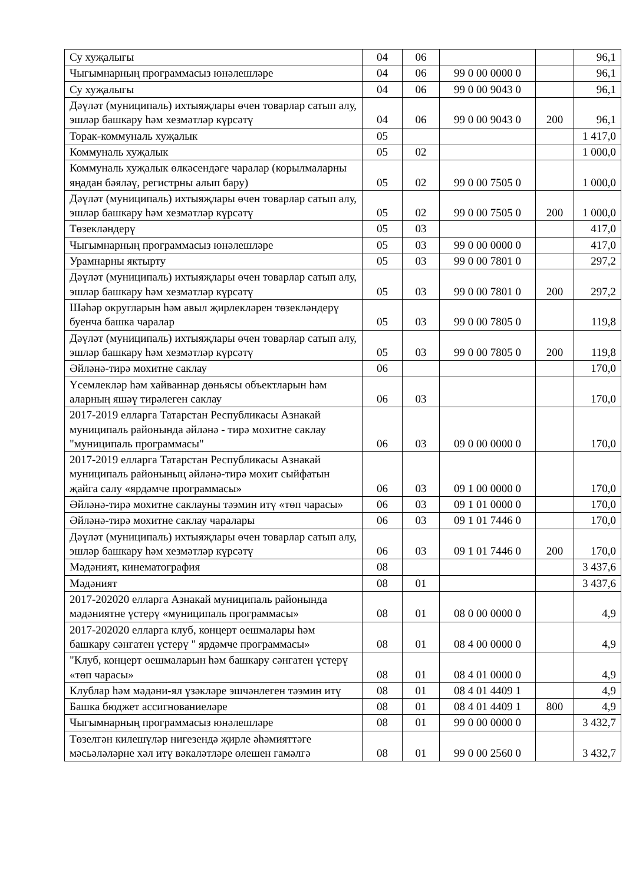| Су хуҗалыгы | 04 | 06 | | | 96,1 |
| Чыгымнарның программасыз юнәлешләре | 04 | 06 | 99 0 00 0000 0 | | 96,1 |
| Су хуҗалыгы | 04 | 06 | 99 0 00 9043 0 | | 96,1 |
| Дәүләт (муниципаль) ихтыяҗлары өчен товарлар сатып алу, эшләр башкару һәм хезмәтләр күрсәтү | 04 | 06 | 99 0 00 9043 0 | 200 | 96,1 |
| Торак-коммуналь хуҗалык | 05 | | | | 1 417,0 |
| Коммуналь хуҗалык | 05 | 02 | | | 1 000,0 |
| Коммуналь хуҗалык өлкәсендәге чаралар (корылмаларны яңадан бәяләү, регистрны алып бару) | 05 | 02 | 99 0 00 7505 0 | | 1 000,0 |
| Дәүләт (муниципаль) ихтыяҗлары өчен товарлар сатып алу, эшләр башкару һәм хезмәтләр күрсәтү | 05 | 02 | 99 0 00 7505 0 | 200 | 1 000,0 |
| Төзекләндерү | 05 | 03 | | | 417,0 |
| Чыгымнарның программасыз юнәлешләре | 05 | 03 | 99 0 00 0000 0 | | 417,0 |
| Урамнарны яктырту | 05 | 03 | 99 0 00 7801 0 | | 297,2 |
| Дәүләт (муниципаль) ихтыяҗлары өчен товарлар сатып алу, эшләр башкару һәм хезмәтләр күрсәтү | 05 | 03 | 99 0 00 7801 0 | 200 | 297,2 |
| Шәһәр округларын һәм авыл җирлекләрен төзекләндерү буенча башка чаралар | 05 | 03 | 99 0 00 7805 0 | | 119,8 |
| Дәүләт (муниципаль) ихтыяҗлары өчен товарлар сатып алу, эшләр башкару һәм хезмәтләр күрсәтү | 05 | 03 | 99 0 00 7805 0 | 200 | 119,8 |
| Әйләнә-тирә мохитне саклау | 06 | | | | 170,0 |
| Үсемлекләр һәм хайваннар дөньясы объектларын һәм аларның яшәү тирәлеген саклау | 06 | 03 | | | 170,0 |
| 2017-2019 елларга Татарстан Республикасы Азнакай муниципаль районында әйләнә - тирә мохитне саклау "муниципаль программасы" | 06 | 03 | 09 0 00 0000 0 | | 170,0 |
| 2017-2019 елларга Татарстан Республикасы Азнакай муниципаль районыныц әйләнә-тирә мохит сыйфатын җайга салу «ярдәмче программасы» | 06 | 03 | 09 1 00 0000 0 | | 170,0 |
| Әйләнә-тирә мохитне саклауны тәэмин итү «төп чарасы» | 06 | 03 | 09 1 01 0000 0 | | 170,0 |
| Әйләнә-тирә мохитне саклау чаралары | 06 | 03 | 09 1 01 7446 0 | | 170,0 |
| Дәүләт (муниципаль) ихтыяҗлары өчен товарлар сатып алу, эшләр башкару һәм хезмәтләр күрсәтү | 06 | 03 | 09 1 01 7446 0 | 200 | 170,0 |
| Мәдәният, кинематография | 08 | | | | 3 437,6 |
| Мәдәният | 08 | 01 | | | 3 437,6 |
| 2017-202020 елларга Азнакай муниципаль районында мәдәниятне үстерү «муниципаль программасы» | 08 | 01 | 08 0 00 0000 0 | | 4,9 |
| 2017-202020 елларга клуб, концерт оешмалары һәм башкару сәнгатен үстерү " ярдәмче программасы» | 08 | 01 | 08 4 00 0000 0 | | 4,9 |
| "Клуб, концерт оешмаларын һәм башкару сәнгатен үстерү «төп чарасы» | 08 | 01 | 08 4 01 0000 0 | | 4,9 |
| Клублар һәм мәдәни-ял үзәкләре эшчәнлеген тәэмин итү | 08 | 01 | 08 4 01 4409 1 | | 4,9 |
| Башка бюджет ассигнованиеләре | 08 | 01 | 08 4 01 4409 1 | 800 | 4,9 |
| Чыгымнарның программасыз юнәлешләре | 08 | 01 | 99 0 00 0000 0 | | 3 432,7 |
| Төзелгән килешүләр нигезендә җирле әһәмияттәге мәсьәләләрне хәл итү вәкаләтләре өлешен гамәлгә | 08 | 01 | 99 0 00 2560 0 | | 3 432,7 |